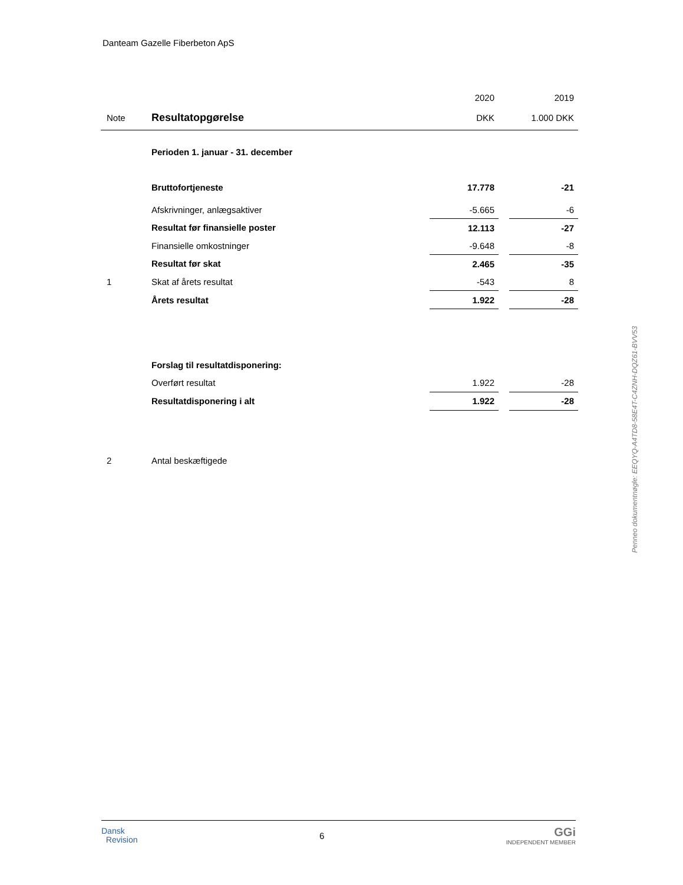Danteam Gazelle Fiberbeton ApS
| | | 2020 | | 2019 |
| Note | Resultatopgørelse | DKK | | 1.000 DKK |
| | Perioden 1. januar - 31. december | | | |
| | Bruttofortjeneste | 17.778 | | -21 |
| | Afskrivninger, anlægsaktiver | -5.665 | | -6 |
| | Resultat før finansielle poster | 12.113 | | -27 |
| | Finansielle omkostninger | -9.648 | | -8 |
| | Resultat før skat | 2.465 | | -35 |
| 1 | Skat af årets resultat | -543 | | 8 |
| | Årets resultat | 1.922 | | -28 |
| | Forslag til resultatdisponering: | | | |
| | Overført resultat | 1.922 | | -28 |
| | Resultatdisponering i alt | 1.922 | | -28 |
| 2 | Antal beskæftigede | | | |
Penneo dokumentnøgle: EEQYQ-A4TD8-58E4T-C4ZNH-DQZ61-BVV53
Dansk
Revision
6
GGi
INDEPENDENT MEMBER